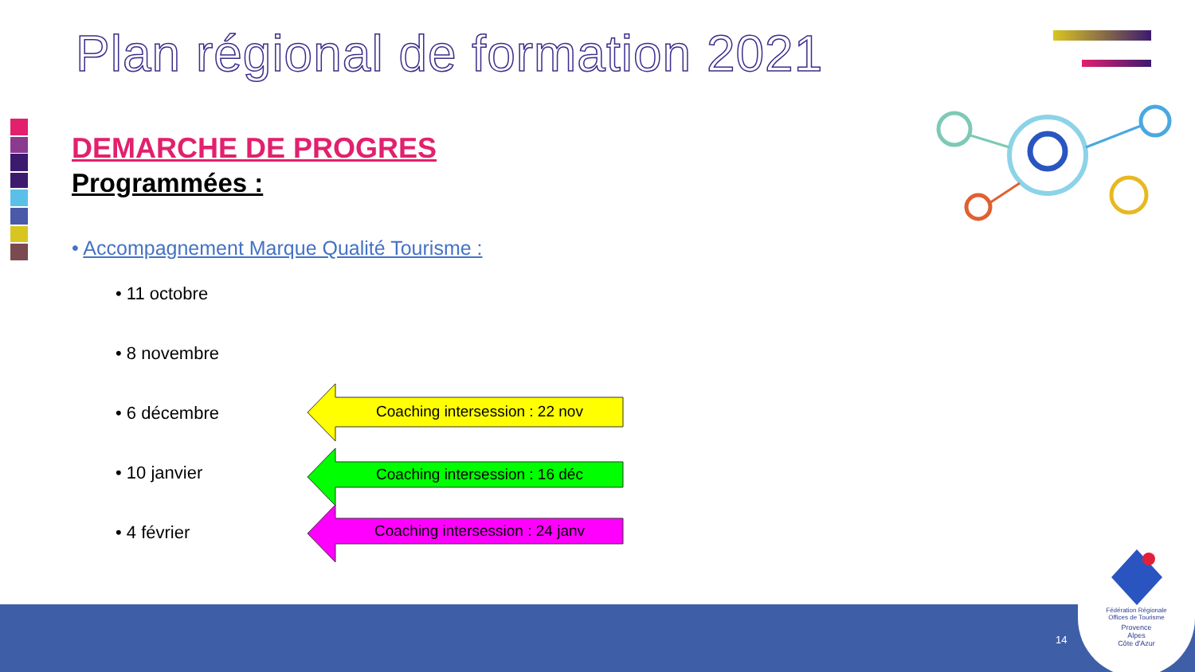Plan régional de formation 2021
DEMARCHE DE PROGRES
Programmées :
• Accompagnement Marque Qualité Tourisme :
• 11 octobre
• 8 novembre
• 6 décembre
• 10 janvier
• 4 février
Coaching intersession : 22 nov
Coaching intersession : 16 déc
Coaching intersession : 24 janv
14
Fédération Régionale
Offices de Tourisme
Provence
Alpes
Côte d'Azur